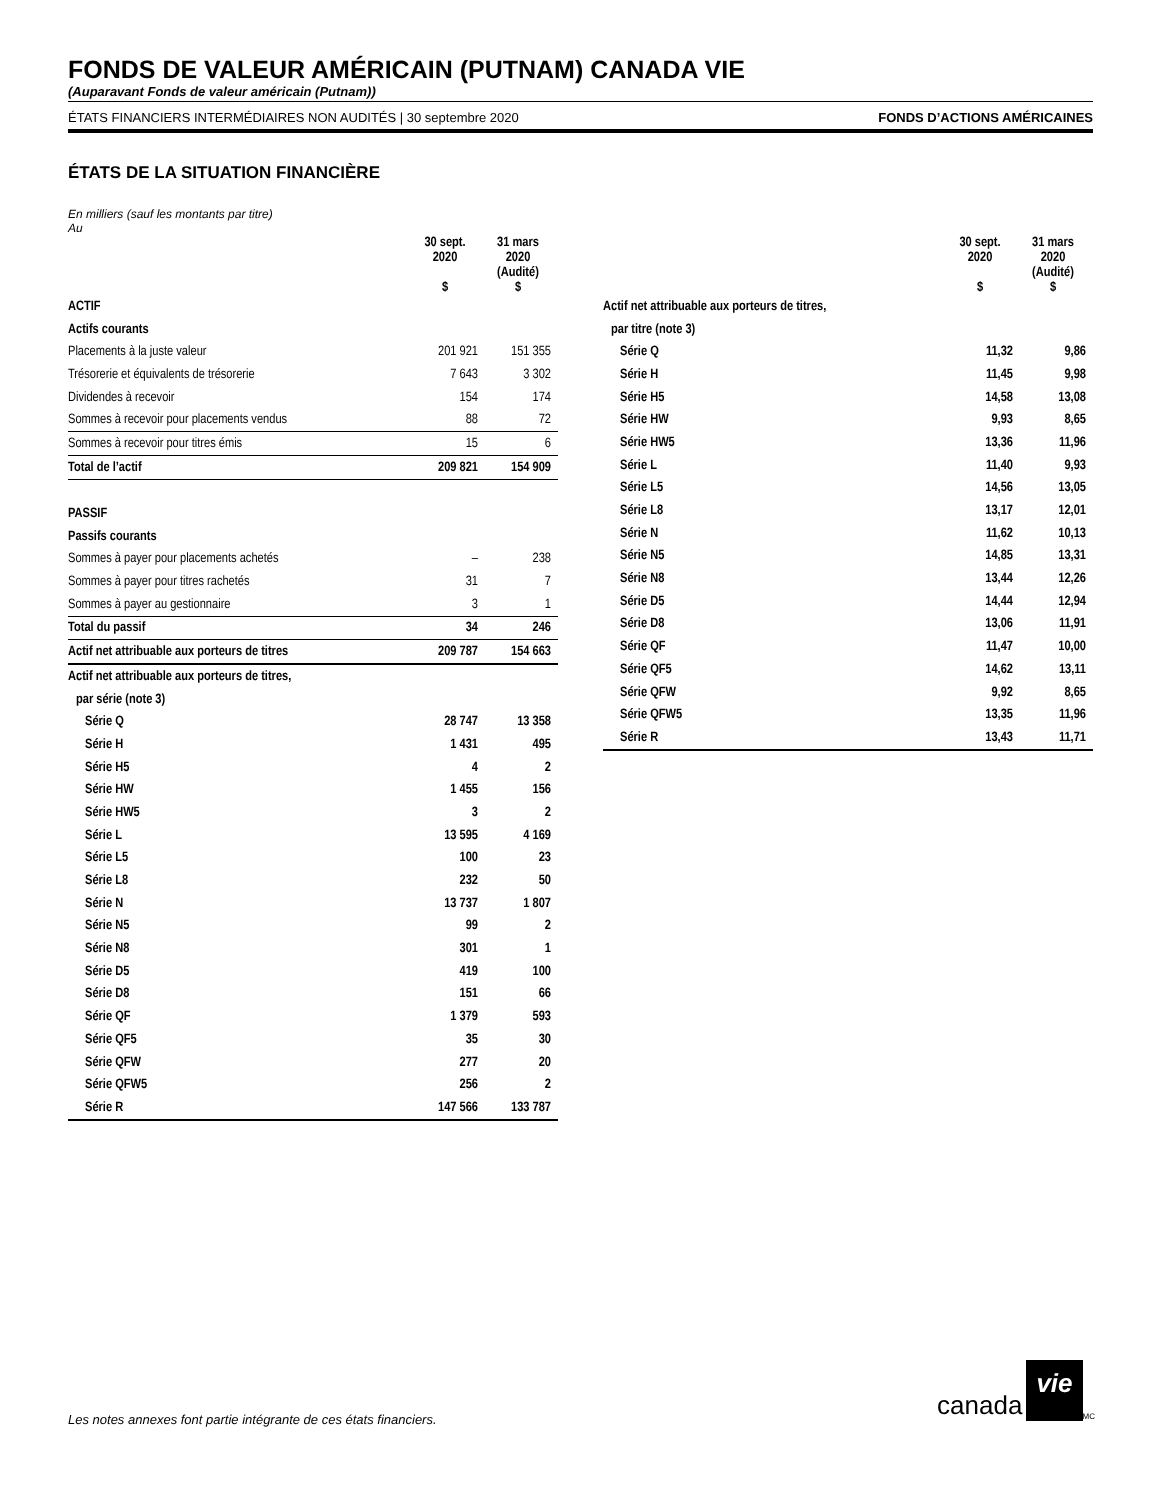FONDS DE VALEUR AMÉRICAIN (PUTNAM) CANADA VIE
(Auparavant Fonds de valeur américain (Putnam))
ÉTATS FINANCIERS INTERMÉDIAIRES NON AUDITÉS | 30 septembre 2020 FONDS D’ACTIONS AMÉRICAINES
ÉTATS DE LA SITUATION FINANCIÈRE
En milliers (sauf les montants par titre)
Au
| | 30 sept. 2020 $ | 31 mars 2020 (Audité) $ |
| --- | --- | --- |
| ACTIF | | |
| Actifs courants | | |
| Placements à la juste valeur | 201 921 | 151 355 |
| Trésorerie et équivalents de trésorerie | 7 643 | 3 302 |
| Dividendes à recevoir | 154 | 174 |
| Sommes à recevoir pour placements vendus | 88 | 72 |
| Sommes à recevoir pour titres émis | 15 | 6 |
| Total de l’actif | 209 821 | 154 909 |
| PASSIF | | |
| Passifs courants | | |
| Sommes à payer pour placements achetés | – | 238 |
| Sommes à payer pour titres rachetés | 31 | 7 |
| Sommes à payer au gestionnaire | 3 | 1 |
| Total du passif | 34 | 246 |
| Actif net attribuable aux porteurs de titres | 209 787 | 154 663 |
| Actif net attribuable aux porteurs de titres, | | |
| par série (note 3) | | |
| Série Q | 28 747 | 13 358 |
| Série H | 1 431 | 495 |
| Série H5 | 4 | 2 |
| Série HW | 1 455 | 156 |
| Série HW5 | 3 | 2 |
| Série L | 13 595 | 4 169 |
| Série L5 | 100 | 23 |
| Série L8 | 232 | 50 |
| Série N | 13 737 | 1 807 |
| Série N5 | 99 | 2 |
| Série N8 | 301 | 1 |
| Série D5 | 419 | 100 |
| Série D8 | 151 | 66 |
| Série QF | 1 379 | 593 |
| Série QF5 | 35 | 30 |
| Série QFW | 277 | 20 |
| Série QFW5 | 256 | 2 |
| Série R | 147 566 | 133 787 |
| | 30 sept. 2020 $ | 31 mars 2020 (Audité) $ |
| --- | --- | --- |
| Actif net attribuable aux porteurs de titres, | | |
| par titre (note 3) | | |
| Série Q | 11,32 | 9,86 |
| Série H | 11,45 | 9,98 |
| Série H5 | 14,58 | 13,08 |
| Série HW | 9,93 | 8,65 |
| Série HW5 | 13,36 | 11,96 |
| Série L | 11,40 | 9,93 |
| Série L5 | 14,56 | 13,05 |
| Série L8 | 13,17 | 12,01 |
| Série N | 11,62 | 10,13 |
| Série N5 | 14,85 | 13,31 |
| Série N8 | 13,44 | 12,26 |
| Série D5 | 14,44 | 12,94 |
| Série D8 | 13,06 | 11,91 |
| Série QF | 11,47 | 10,00 |
| Série QF5 | 14,62 | 13,11 |
| Série QFW | 9,92 | 8,65 |
| Série QFW5 | 13,35 | 11,96 |
| Série R | 13,43 | 11,71 |
Les notes annexes font partie intégrante de ces états financiers.
canada vie<sup>MC</sup>